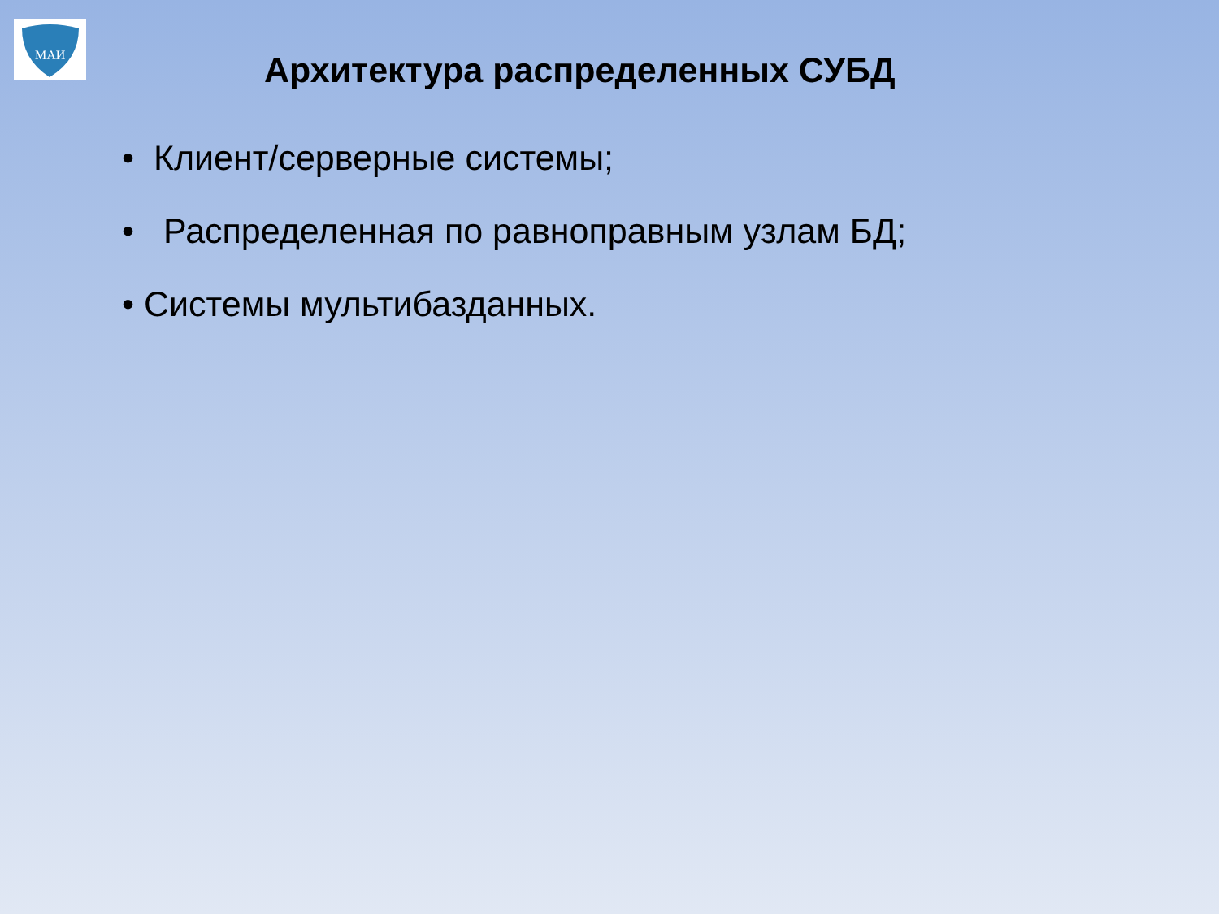МАИ
Архитектура распределенных СУБД
• Клиент/серверные системы;
• Распределенная по равноправным узлам БД;
• Системы мультибазданных.